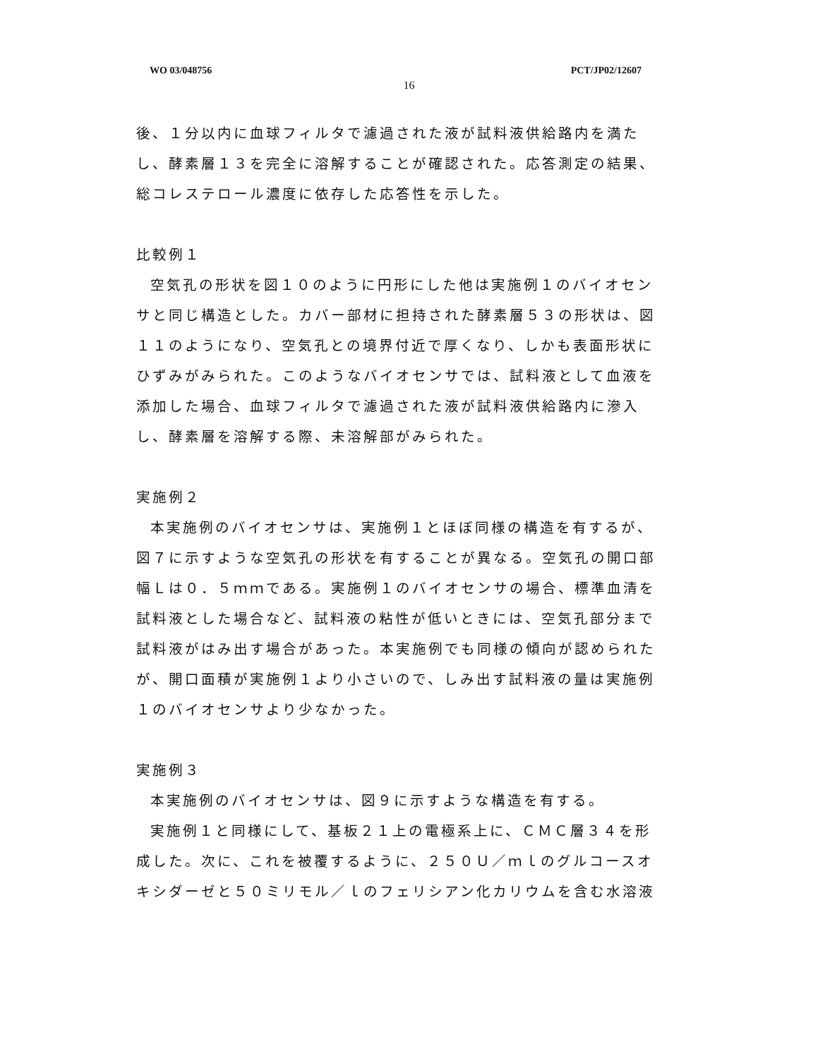WO 03/048756 PCT/JP02/12607
16
後、１分以内に血球フィルタで濾過された液が試料液供給路内を満たし、酵素層１３を完全に溶解することが確認された。応答測定の結果、総コレステロール濃度に依存した応答性を示した。
比較例１
空気孔の形状を図１０のように円形にした他は実施例１のバイオセンサと同じ構造とした。カバー部材に担持された酵素層５３の形状は、図１１のようになり、空気孔との境界付近で厚くなり、しかも表面形状にひずみがみられた。このようなバイオセンサでは、試料液として血液を添加した場合、血球フィルタで濾過された液が試料液供給路内に滲入し、酵素層を溶解する際、未溶解部がみられた。
実施例２
本実施例のバイオセンサは、実施例１とほぼ同様の構造を有するが、図７に示すような空気孔の形状を有することが異なる。空気孔の開口部幅Ｌは０．５ｍｍである。実施例１のバイオセンサの場合、標準血清を試料液とした場合など、試料液の粘性が低いときには、空気孔部分まで試料液がはみ出す場合があった。本実施例でも同様の傾向が認められたが、開口面積が実施例１より小さいので、しみ出す試料液の量は実施例１のバイオセンサより少なかった。
実施例３
本実施例のバイオセンサは、図９に示すような構造を有する。
実施例１と同様にして、基板２１上の電極系上に、ＣＭＣ層３４を形成した。次に、これを被覆するように、２５０Ｕ／ｍｌのグルコースオキシダーゼと５０ミリモル／ｌのフェリシアン化カリウムを含む水溶液